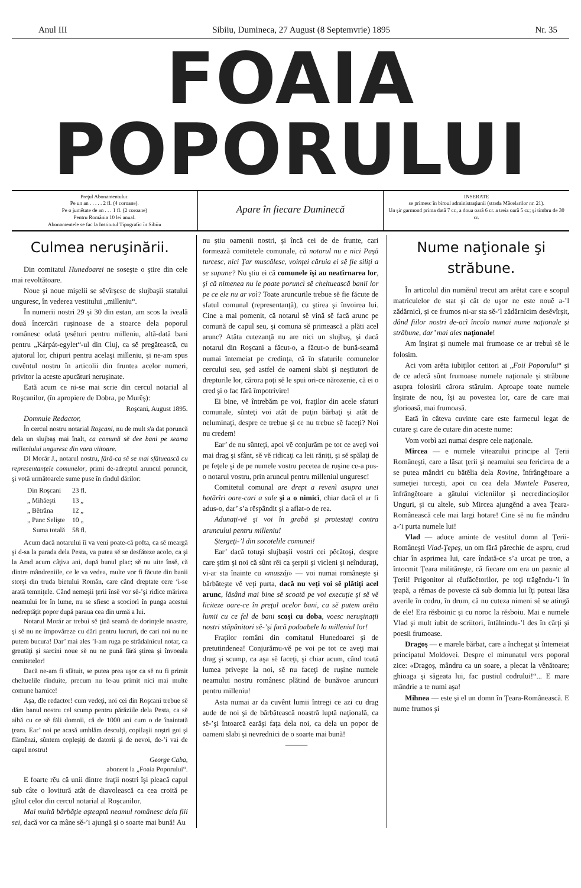Anul III Sibiiu, Dumineca, 27 August (8 Septemvrie) 1895 Nr. 35
FOAIA POPORULUI
Preţul Abonamentului:
Pe un an . . . . . 2 fl. (4 coroane).
Pe o jumětate de an . . . 1 fl. (2 coroane)
Pentru România 10 lei anual.
Abonamentele se fac la Institutul Tipografic în Sibiiu
Apare în fiecare Duminecă
INSERATE
se primesc în biroul administraţiunii (strada Măcelarilor nr. 21).
Un şir garmond prima dată 7 cr., a doua oară 6 cr. a treia oară 5 cr.; şi timbru de 30 cr.
Culmea neruşinării.
Din comitatul Hunedoarei ne soseşte o ştire din cele mai revoltătoare.
Noue şi noue mişelii se sĕvîrşesc de slujbaşii statului unguresc, în vederea vestitului „milleniu“.
În numerii nostri 29 şi 30 din estan, am scos la iveală două încercări ruşinoase de a stoarce dela poporul românesc odată ţesĕturi pentru milleniu, altă-dată bani pentru „Kárpát-egylet“-ul din Cluj, ca sĕ pregătească, cu ajutorul lor, chipuri pentru acelaşi milleniu, şi ne-am spus cuvêntul nostru în articolii din fruntea acelor numeri, privitor la aceste apucături neruşinate.
Eată acum ce ni-se mai scrie din cercul notarial al Roşcanilor, (în apropiere de Dobra, pe Murĕş):
Roşcani, August 1895.
Domnule Redactor,
În cercul nostru notarial Roşcani, nu de mult s'a dat poruncă dela un slujbaş mai înalt, ca comună sĕ dee bani pe seama milleniului unguresc din vara viitoare.
Dl Morár J., notarul nostru, fără-ca sĕ se mai sfătuească cu representanţele comunelor, primi de-adreptul aruncul poruncit, şi votă următoarele sume puse în rîndul dărilor:
| Din Roşcani | 23 fl. |
| „ Mihăeşti | 13 „ |
| „ Bĕtrâna | 12 „ |
| „ Panc Selişte | 10 „ |
| Suma totală | 58 fl. |
Acum dacă notarului îi va veni poate-că pofta, ca sĕ meargă şi d-sa la parada dela Pesta, va putea sĕ se desfăteze acolo, ca şi la Arad acum câţiva ani, după bunul plac; sĕ nu uite însĕ, că dintre mândreniile, ce le va vedea, multe vor fi făcute din banii storşi din truda bietului Român, care când dreptate cere ‘i-se arată temniţele. Când nemeşii ţerii însĕ vor sĕ-’şi ridice mărirea neamului lor în lume, nu se sfiesc a scociorì în punga acestui nedreptăţit popor după paraua cea din urmă a lui.
Notarul Morár ar trebuì sĕ ţină seamă de dorinţele noastre, şi sĕ nu ne împovăreze cu dări pentru lucruri, de cari noi nu ne putem bucura! Dar’ mai ales ’l-am ruga pe strădalnicul notar, ca greutăţi şi sarcini noue sĕ nu ne pună fără ştirea şi învoeala comitetelor!
Dacă ne-am fi sfătuit, se putea prea uşor ca sĕ nu fi primit cheltuelile rînduite, precum nu le-au primit nici mai multe comune harnice!
Aşa, dle redactor! cum vedeţi, noi cei din Roşcani trebue sĕ dăm banul nostru cel scump pentru părăziile dela Pesta, ca sĕ aibă cu ce sĕ făli domnii, că de 1000 ani cum o de înaintată ţeara. Ear’ noi pe acasă umblăm desculţi, copilaşii noştri goi şi flămênzi, sûntem copleşiţi de datorii şi de nevoi, de-’i vai de capul nostru!
George Caba,
abonent la „Foaia Poporului“.
E foarte rĕu că unii dintre fraţii nostri îşi pleacă capul sub câte o lovitură atât de diavolească ca cea croită pe gâtul celor din cercul notarial al Roşcanilor.
Mai multă bărbăţie aşteaptă neamul românesc dela fiii sei, dacă vor ca mâne sĕ-’i ajungă şi o soarte mai bună! Au
nu ştiu oamenii nostri, şi încă cei de de frunte, cari formează comitetele comunale, că notarul nu e nici Paşă turcesc, nici Ţar muscălesc, voinţei căruia ei sĕ fie siliţi a se supune? Nu ştiu ei că comunele îşi au neatîrnarea lor, şi că nimenea nu le poate poruncì sĕ cheltuească banii lor pe ce ele nu ar voì? Toate aruncurile trebue sĕ fie făcute de sfatul comunal (representanţă), cu ştirea şi învoirea lui. Cine a mai pomenit, că notarul sĕ vină sĕ facă arunc pe comună de capul seu, şi comuna sĕ primească a plăti acel arunc? Atâta cutezanţă nu are nici un slujbaş, şi dacă notarul din Roşcani a făcut-o, a făcut-o de bună-seamă numai întemeiat pe credinţa, că în sfaturile comunelor cercului seu, şed astfel de oameni slabi şi neştiutori de drepturile lor, cărora poţi sĕ le spui ori-ce nărozenie, că ei o cred şi o fac fără împotrivire!
Ei bine, vĕ întrebăm pe voi, fraţilor din acele sfaturi comunale, sûnteţi voi atât de puţin bărbaţi şi atât de neluminaţi, despre ce trebue şi ce nu trebue sĕ faceţi? Noi nu credem!
Ear’ de nu sûnteţi, apoi vĕ conjurăm pe tot ce aveţi voi mai drag şi sfânt, sĕ vĕ ridicaţi ca leii răniţi, şi sĕ spălaţi de pe feţele şi de pe numele vostru pecetea de ruşine ce-a pus-o notarul vostru, prin aruncul pentru milleniul unguresc!
Comitetul comunal are drept a revenì asupra unei hotărîri oare-cari a sale şi a o nimicì, chiar dacă el ar fi adus-o, dar’ s’a rĕspândit şi a aflat-o de rea.
Adunaţi-vĕ şi voi în grabă şi protestaţi contra aruncului pentru milleniu!
Ştergeţi-’l din socotelile comunei!
Ear’ dacă totuşi slujbaşii vostri cei pĕcătoşi, despre care ştim şi noi că sûnt rĕi ca şerpii şi vicleni şi neînduraţi, vi-ar sta înainte cu «muszáj» — voi numai româneşte şi bărbăteşte vĕ veţi purta, dacă nu veţi voi sĕ plătiţi acel arunc, lăsând mai bine sĕ scoată pe voi execuţie şi sĕ vĕ liciteze oare-ce în preţul acelor bani, ca sĕ putem arĕta lumii cu ce fel de bani scoşi cu doba, voesc neruşinaţii nostri stăpânitori sĕ-’şi facă podoabele la milleniul lor!
Fraţilor români din comitatul Hunedoarei şi de pretutindenea! Conjurămu-vĕ pe voi pe tot ce aveţi mai drag şi scump, ca aşa sĕ faceţi, şi chiar acum, când toată lumea priveşte la noi, sĕ nu faceţi de ruşine numele neamului nostru românesc plătind de bunăvoe aruncuri pentru milleniu!
Asta numai ar da cuvênt lumii întregi ce azi cu drag aude de noi şi de bărbătească noastră luptă naţională, ca sĕ-’şi întoarcă earăşi faţa dela noi, ca dela un popor de oameni slabi şi nevrednici de o soarte mai bună!
———
Nume naţionale şi străbune.
În articolul din numĕrul trecut am arĕtat care e scopul matriculelor de stat şi cât de uşor ne este nouĕ a-’l zădărnicì, şi ce frumos ni-ar sta sĕ-’l zădărnicim desĕvîrşit, dând fiilor nostri de-acì încolo numai nume naţionale şi străbune, dar’ mai ales naţionale!
Am înşirat şi numele mai frumoase ce ar trebuì sĕ le folosim.
Aci vom arĕta iubiţilor cetitori ai „Foii Poporului“ şi de ce adecă sûnt frumoase numele naţionale şi străbune asupra folosirii cărora stăruim. Aproape toate numele înşirate de nou, îşi au povestea lor, care de care mai glorioasă, mai frumoasă.
Eată în câteva cuvinte care este farmecul legat de cutare şi care de cutare din aceste nume:
Vom vorbì azi numai despre cele naţionale.
Mircea — e numele viteazului principe al Ţerii Româneşti, care a lăsat ţerii şi neamului seu fericirea de a se putea mândri cu bătĕlia dela Rovine, înfrângĕtoare a sumeţiei turceşti, apoi cu cea dela Muntele Paserea, înfrângĕtoare a gâtului vicleniilor şi necredincioşilor Unguri, şi cu altele, sub Mircea ajungĕnd a avea Ţeara-Românească cele mai largi hotare! Cine sĕ nu fie mândru a-’i purta numele lui!
Vlad — aduce aminte de vestitul domn al Ţerii-Româneşti Vlad-Ţepeş, un om fără părechie de aspru, crud chiar în asprimea lui, care îndată-ce s’a urcat pe tron, a întocmit Ţeara milităreşte, că fiecare om era un paznic al Ţerii! Prigonitor al rĕufăcĕtorilor, pe toţi trăgĕndu-’i în ţeapă, a rĕmas de poveste că sub domnia lui îţi puteai lăsa averile în codru, în drum, că nu cuteza nimeni sĕ se atingă de ele! Era rĕsboinic şi cu noroc la rĕsboiu. Mai e numele Vlad şi mult iubit de scriitori, întâlnindu-’l des în cărţi şi poesii frumoase.
Dragoş — e marele bărbat, care a închegat şi întemeiat principatul Moldovei. Despre el minunatul vers poporal zice: «Dragoş, mândru ca un soare, a plecat la vênătoare; ghioaga şi săgeata lui, fac pustiul codrului!“... E mare mândrie a te numì aşa!
Mihnea — este şi el un domn în Ţeara-Românească. E nume frumos şi